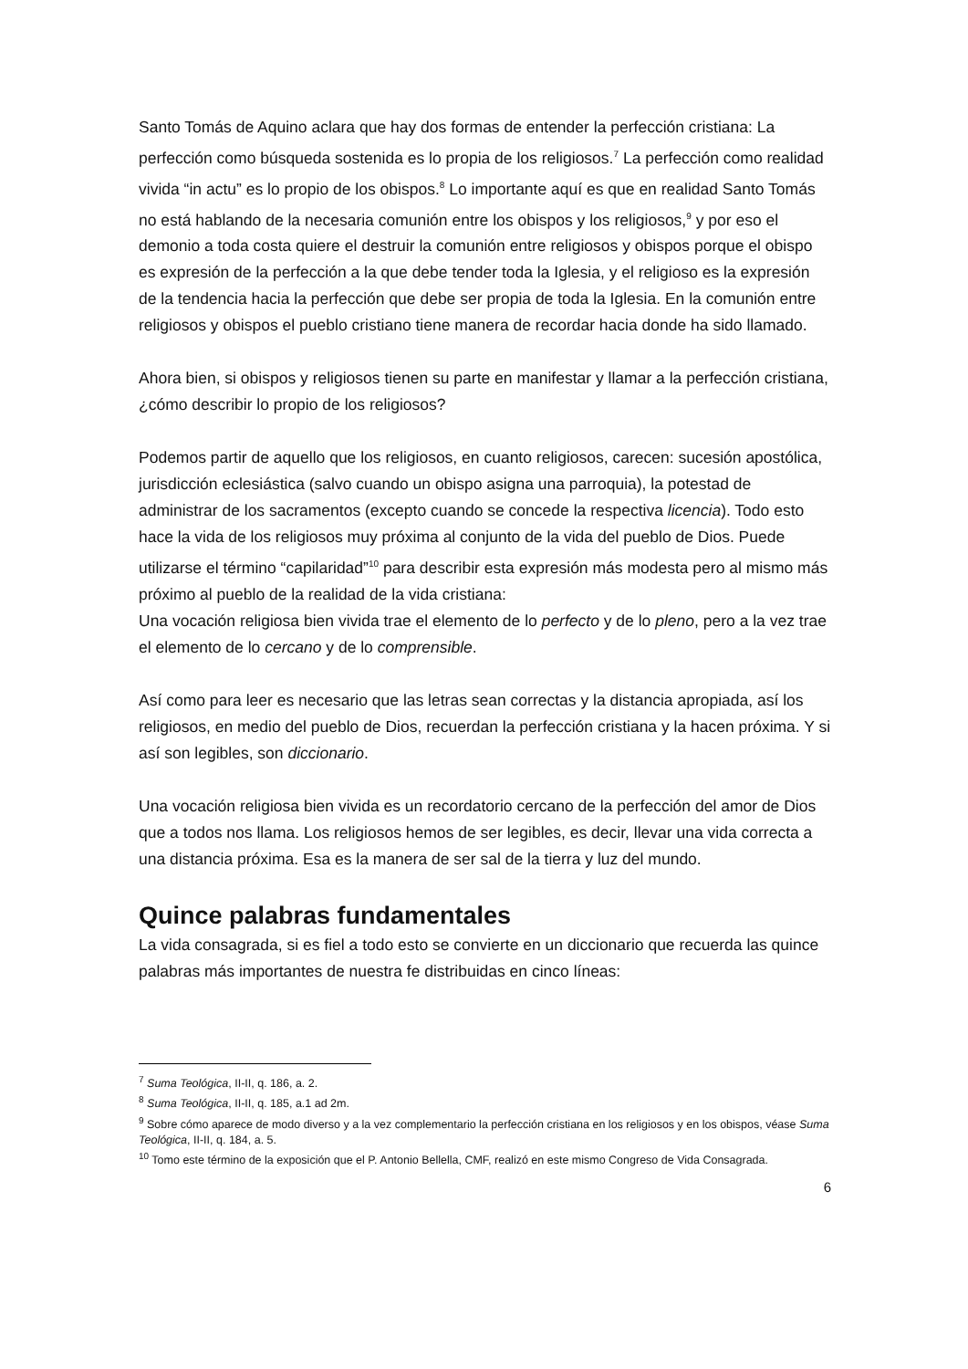Santo Tomás de Aquino aclara que hay dos formas de entender la perfección cristiana: La perfección como búsqueda sostenida es lo propia de los religiosos.<sup>7</sup> La perfección como realidad vivida “in actu” es lo propio de los obispos.<sup>8</sup> Lo importante aquí es que en realidad Santo Tomás no está hablando de la necesaria comunión entre los obispos y los religiosos,<sup>9</sup> y por eso el demonio a toda costa quiere el destruir la comunión entre religiosos y obispos porque el obispo es expresión de la perfección a la que debe tender toda la Iglesia, y el religioso es la expresión de la tendencia hacia la perfección que debe ser propia de toda la Iglesia. En la comunión entre religiosos y obispos el pueblo cristiano tiene manera de recordar hacia donde ha sido llamado.
Ahora bien, si obispos y religiosos tienen su parte en manifestar y llamar a la perfección cristiana, ¿cómo describir lo propio de los religiosos?
Podemos partir de aquello que los religiosos, en cuanto religiosos, carecen: sucesión apostólica, jurisdicción eclesiástica (salvo cuando un obispo asigna una parroquia), la potestad de administrar de los sacramentos (excepto cuando se concede la respectiva licencia). Todo esto hace la vida de los religiosos muy próxima al conjunto de la vida del pueblo de Dios. Puede utilizarse el término “capilaridad”<sup>10</sup> para describir esta expresión más modesta pero al mismo más próximo al pueblo de la realidad de la vida cristiana:
Una vocación religiosa bien vivida trae el elemento de lo perfecto y de lo pleno, pero a la vez trae el elemento de lo cercano y de lo comprensible.
Así como para leer es necesario que las letras sean correctas y la distancia apropiada, así los religiosos, en medio del pueblo de Dios, recuerdan la perfección cristiana y la hacen próxima. Y si así son legibles, son diccionario.
Una vocación religiosa bien vivida es un recordatorio cercano de la perfección del amor de Dios que a todos nos llama. Los religiosos hemos de ser legibles, es decir, llevar una vida correcta a una distancia próxima. Esa es la manera de ser sal de la tierra y luz del mundo.
Quince palabras fundamentales
La vida consagrada, si es fiel a todo esto se convierte en un diccionario que recuerda las quince palabras más importantes de nuestra fe distribuidas en cinco líneas:
<sup>7</sup> Suma Teológica, II-II, q. 186, a. 2.
<sup>8</sup> Suma Teológica, II-II, q. 185, a.1 ad 2m.
<sup>9</sup> Sobre cómo aparece de modo diverso y a la vez complementario la perfección cristiana en los religiosos y en los obispos, véase Suma Teológica, II-II, q. 184, a. 5.
<sup>10</sup> Tomo este término de la exposición que el P. Antonio Bellella, CMF, realizó en este mismo Congreso de Vida Consagrada.
6